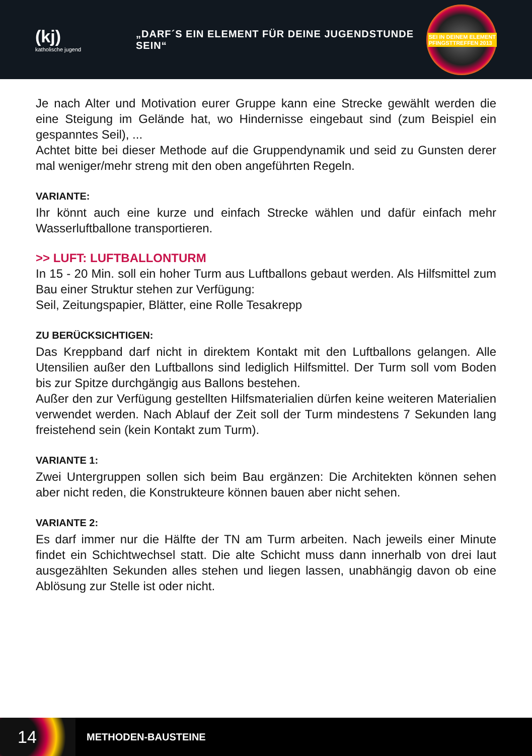(kj)
katholische jugend
„DARF´S EIN ELEMENT FÜR DEINE JUGENDSTUNDE SEIN“
SEI IN DEINEM ELEMENT
PFINGSTTREFFEN 2013
Je nach Alter und Motivation eurer Gruppe kann eine Strecke gewählt werden die eine Steigung im Gelände hat, wo Hindernisse eingebaut sind (zum Beispiel ein gespanntes Seil), ...
Achtet bitte bei dieser Methode auf die Gruppendynamik und seid zu Gunsten derer mal weniger/mehr streng mit den oben angeführten Regeln.
VARIANTE:
Ihr könnt auch eine kurze und einfach Strecke wählen und dafür einfach mehr Wasserluftballone transportieren.
>> LUFT: LUFTBALLONTURM
In 15 - 20 Min. soll ein hoher Turm aus Luftballons gebaut werden. Als Hilfsmittel zum Bau einer Struktur stehen zur Verfügung:
Seil, Zeitungspapier, Blätter, eine Rolle Tesakrepp
ZU BERÜCKSICHTIGEN:
Das Kreppband darf nicht in direktem Kontakt mit den Luftballons gelangen. Alle Utensilien außer den Luftballons sind lediglich Hilfsmittel. Der Turm soll vom Boden bis zur Spitze durchgängig aus Ballons bestehen.
Außer den zur Verfügung gestellten Hilfsmaterialien dürfen keine weiteren Materialien verwendet werden. Nach Ablauf der Zeit soll der Turm mindestens 7 Sekunden lang freistehend sein (kein Kontakt zum Turm).
VARIANTE 1:
Zwei Untergruppen sollen sich beim Bau ergänzen: Die Architekten können sehen aber nicht reden, die Konstrukteure können bauen aber nicht sehen.
VARIANTE 2:
Es darf immer nur die Hälfte der TN am Turm arbeiten. Nach jeweils einer Minute findet ein Schichtwechsel statt. Die alte Schicht muss dann innerhalb von drei laut ausgezählten Sekunden alles stehen und liegen lassen, unabhängig davon ob eine Ablösung zur Stelle ist oder nicht.
14
METHODEN-BAUSTEINE